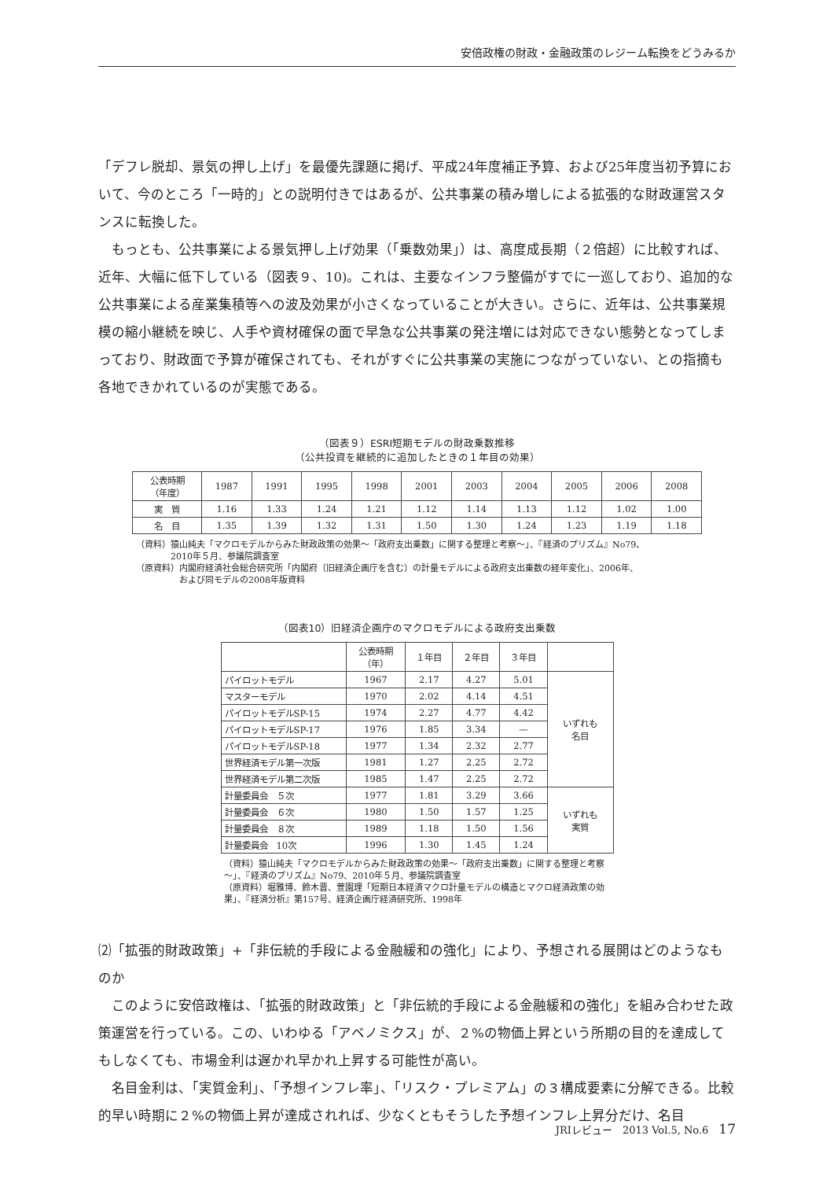安倍政権の財政・金融政策のレジーム転換をどうみるか
「デフレ脱却、景気の押し上げ」を最優先課題に掲げ、平成24年度補正予算、および25年度当初予算において、今のところ「一時的」との説明付きではあるが、公共事業の積み増しによる拡張的な財政運営スタンスに転換した。
もっとも、公共事業による景気押し上げ効果（「乗数効果」）は、高度成長期（２倍超）に比較すれば、近年、大幅に低下している（図表９、10)。これは、主要なインフラ整備がすでに一巡しており、追加的な公共事業による産業集積等への波及効果が小さくなっていることが大きい。さらに、近年は、公共事業規模の縮小継続を映じ、人手や資材確保の面で早急な公共事業の発注増には対応できない態勢となってしまっており、財政面で予算が確保されても、それがすぐに公共事業の実施につながっていない、との指摘も各地できかれているのが実態である。
（図表９）ESRI短期モデルの財政乗数推移
（公共投資を継続的に追加したときの１年目の効果）
| 公表時期 （年度） | 1987 | 1991 | 1995 | 1998 | 2001 | 2003 | 2004 | 2005 | 2006 | 2008 |
| --- | --- | --- | --- | --- | --- | --- | --- | --- | --- | --- |
| 実 質 | 1.16 | 1.33 | 1.24 | 1.21 | 1.12 | 1.14 | 1.13 | 1.12 | 1.02 | 1.00 |
| 名 目 | 1.35 | 1.39 | 1.32 | 1.31 | 1.50 | 1.30 | 1.24 | 1.23 | 1.19 | 1.18 |
（資料）猿山純夫「マクロモデルからみた財政政策の効果～「政府支出乗数」に関する整理と考察～」、『経済のプリズム』No79、
　　　　2010年５月、参議院調査室
（原資料）内閣府経済社会総合研究所「内閣府（旧経済企画庁を含む）の計量モデルによる政府支出乗数の経年変化」、2006年、
　　　　　および同モデルの2008年版資料
（図表10）旧経済企画庁のマクロモデルによる政府支出乗数
| | 公表時期 （年） | １年目 | ２年目 | ３年目 | |
| --- | --- | --- | --- | --- | --- |
| パイロットモデル | 1967 | 2.17 | 4.27 | 5.01 | いずれも 名目 |
| マスターモデル | 1970 | 2.02 | 4.14 | 4.51 | |
| パイロットモデルSP-15 | 1974 | 2.27 | 4.77 | 4.42 | |
| パイロットモデルSP-17 | 1976 | 1.85 | 3.34 | — | |
| パイロットモデルSP-18 | 1977 | 1.34 | 2.32 | 2.77 | |
| 世界経済モデル第一次版 | 1981 | 1.27 | 2.25 | 2.72 | |
| 世界経済モデル第二次版 | 1985 | 1.47 | 2.25 | 2.72 | |
| 計量委員会 ５次 | 1977 | 1.81 | 3.29 | 3.66 | いずれも 実質 |
| 計量委員会 ６次 | 1980 | 1.50 | 1.57 | 1.25 | |
| 計量委員会 ８次 | 1989 | 1.18 | 1.50 | 1.56 | |
| 計量委員会 10次 | 1996 | 1.30 | 1.45 | 1.24 | |
（資料）猿山純夫「マクロモデルからみた財政政策の効果～「政府支出乗数」に関する整理と考察～」、『経済のプリズム』No79、2010年５月、参議院調査室
（原資料）堀雅博、鈴木晋、萱園理「短期日本経済マクロ計量モデルの構造とマクロ経済政策の効果」、『経済分析』第157号、経済企画庁経済研究所、1998年
⑵「拡張的財政政策」+「非伝統的手段による金融緩和の強化」により、予想される展開はどのようなものか
このように安倍政権は、「拡張的財政政策」と「非伝統的手段による金融緩和の強化」を組み合わせた政策運営を行っている。この、いわゆる「アベノミクス」が、２%の物価上昇という所期の目的を達成してもしなくても、市場金利は遅かれ早かれ上昇する可能性が高い。
名目金利は、「実質金利」、「予想インフレ率」、「リスク・プレミアム」の３構成要素に分解できる。比較的早い時期に２%の物価上昇が達成されれば、少なくともそうした予想インフレ上昇分だけ、名目
JRIレビュー　2013 Vol.5, No.6　17